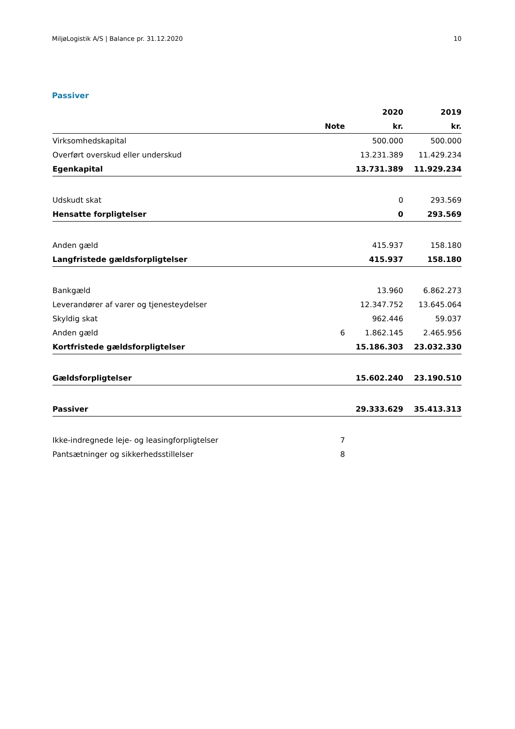MiljøLogistik A/S | Balance pr. 31.12.2020 10
Passiver
| | | 2020 | 2019 |
| --- | --- | --- | --- |
| | Note | kr. | kr. |
| Virksomhedskapital | | 500.000 | 500.000 |
| Overført overskud eller underskud | | 13.231.389 | 11.429.234 |
| Egenkapital | | 13.731.389 | 11.929.234 |
| Udskudt skat | | 0 | 293.569 |
| Hensatte forpligtelser | | 0 | 293.569 |
| Anden gæld | | 415.937 | 158.180 |
| Langfristede gældsforpligtelser | | 415.937 | 158.180 |
| Bankgæld | | 13.960 | 6.862.273 |
| Leverandører af varer og tjenesteydelser | | 12.347.752 | 13.645.064 |
| Skyldig skat | | 962.446 | 59.037 |
| Anden gæld | 6 | 1.862.145 | 2.465.956 |
| Kortfristede gældsforpligtelser | | 15.186.303 | 23.032.330 |
| Gældsforpligtelser | | 15.602.240 | 23.190.510 |
| Passiver | | 29.333.629 | 35.413.313 |
| Ikke-indregnede leje- og leasingforpligtelser | 7 | | |
| Pantsætninger og sikkerhedsstillelser | 8 | | |